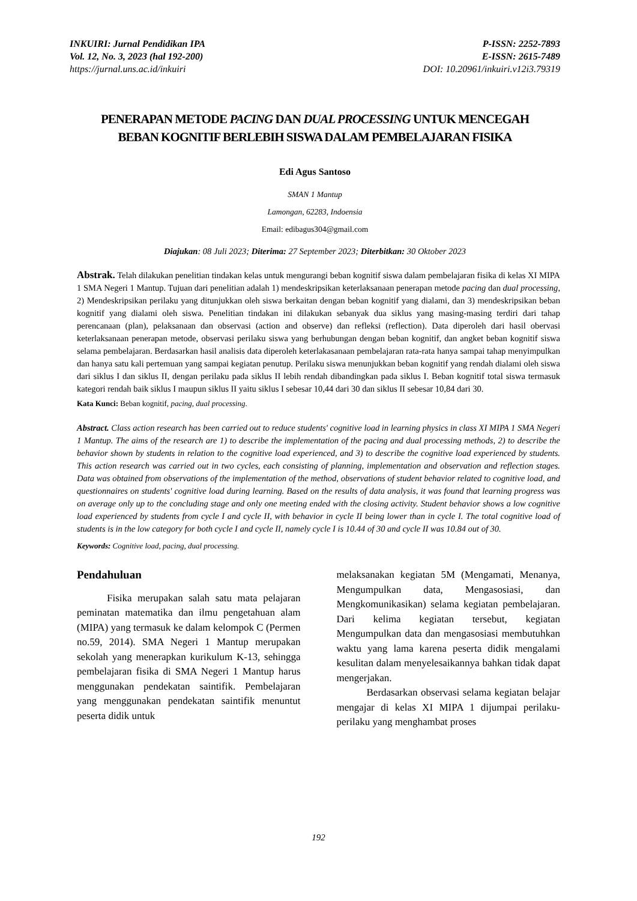INKUIRI: Jurnal Pendidikan IPA
Vol. 12, No. 3, 2023 (hal 192-200)
https://jurnal.uns.ac.id/inkuiri
P-ISSN: 2252-7893
E-ISSN: 2615-7489
DOI: 10.20961/inkuiri.v12i3.79319
PENERAPAN METODE PACING DAN DUAL PROCESSING UNTUK MENCEGAH BEBAN KOGNITIF BERLEBIH SISWA DALAM PEMBELAJARAN FISIKA
Edi Agus Santoso
SMAN 1 Mantup
Lamongan, 62283, Indoensia
Email: edibagus304@gmail.com
Diajukan: 08 Juli 2023; Diterima: 27 September 2023; Diterbitkan: 30 Oktober 2023
Abstrak. Telah dilakukan penelitian tindakan kelas untuk mengurangi beban kognitif siswa dalam pembelajaran fisika di kelas XI MIPA 1 SMA Negeri 1 Mantup. Tujuan dari penelitian adalah 1) mendeskripsikan keterlaksanaan penerapan metode pacing dan dual processing, 2) Mendeskripsikan perilaku yang ditunjukkan oleh siswa berkaitan dengan beban kognitif yang dialami, dan 3) mendeskripsikan beban kognitif yang dialami oleh siswa. Penelitian tindakan ini dilakukan sebanyak dua siklus yang masing-masing terdiri dari tahap perencanaan (plan), pelaksanaan dan observasi (action and observe) dan refleksi (reflection). Data diperoleh dari hasil obervasi keterlaksanaan penerapan metode, observasi perilaku siswa yang berhubungan dengan beban kognitif, dan angket beban kognitif siswa selama pembelajaran. Berdasarkan hasil analisis data diperoleh keterlakasanaan pembelajaran rata-rata hanya sampai tahap menyimpulkan dan hanya satu kali pertemuan yang sampai kegiatan penutup. Perilaku siswa menunjukkan beban kognitif yang rendah dialami oleh siswa dari siklus I dan siklus II, dengan perilaku pada siklus II lebih rendah dibandingkan pada siklus I. Beban kognitif total siswa termasuk kategori rendah baik siklus I maupun siklus II yaitu siklus I sebesar 10,44 dari 30 dan siklus II sebesar 10,84 dari 30.
Kata Kunci: Beban kognitif, pacing, dual processing.
Abstract. Class action research has been carried out to reduce students' cognitive load in learning physics in class XI MIPA 1 SMA Negeri 1 Mantup. The aims of the research are 1) to describe the implementation of the pacing and dual processing methods, 2) to describe the behavior shown by students in relation to the cognitive load experienced, and 3) to describe the cognitive load experienced by students. This action research was carried out in two cycles, each consisting of planning, implementation and observation and reflection stages. Data was obtained from observations of the implementation of the method, observations of student behavior related to cognitive load, and questionnaires on students' cognitive load during learning. Based on the results of data analysis, it was found that learning progress was on average only up to the concluding stage and only one meeting ended with the closing activity. Student behavior shows a low cognitive load experienced by students from cycle I and cycle II, with behavior in cycle II being lower than in cycle I. The total cognitive load of students is in the low category for both cycle I and cycle II, namely cycle I is 10.44 of 30 and cycle II was 10.84 out of 30.
Keywords: Cognitive load, pacing, dual processing.
Pendahuluan
Fisika merupakan salah satu mata pelajaran peminatan matematika dan ilmu pengetahuan alam (MIPA) yang termasuk ke dalam kelompok C (Permen no.59, 2014). SMA Negeri 1 Mantup merupakan sekolah yang menerapkan kurikulum K-13, sehingga pembelajaran fisika di SMA Negeri 1 Mantup harus menggunakan pendekatan saintifik. Pembelajaran yang menggunakan pendekatan saintifik menuntut peserta didik untuk
melaksanakan kegiatan 5M (Mengamati, Menanya, Mengumpulkan data, Mengasosiasi, dan Mengkomunikasikan) selama kegiatan pembelajaran. Dari kelima kegiatan tersebut, kegiatan Mengumpulkan data dan mengasosiasi membutuhkan waktu yang lama karena peserta didik mengalami kesulitan dalam menyelesaikannya bahkan tidak dapat mengerjakan.
Berdasarkan observasi selama kegiatan belajar mengajar di kelas XI MIPA 1 dijumpai perilaku-perilaku yang menghambat proses
192